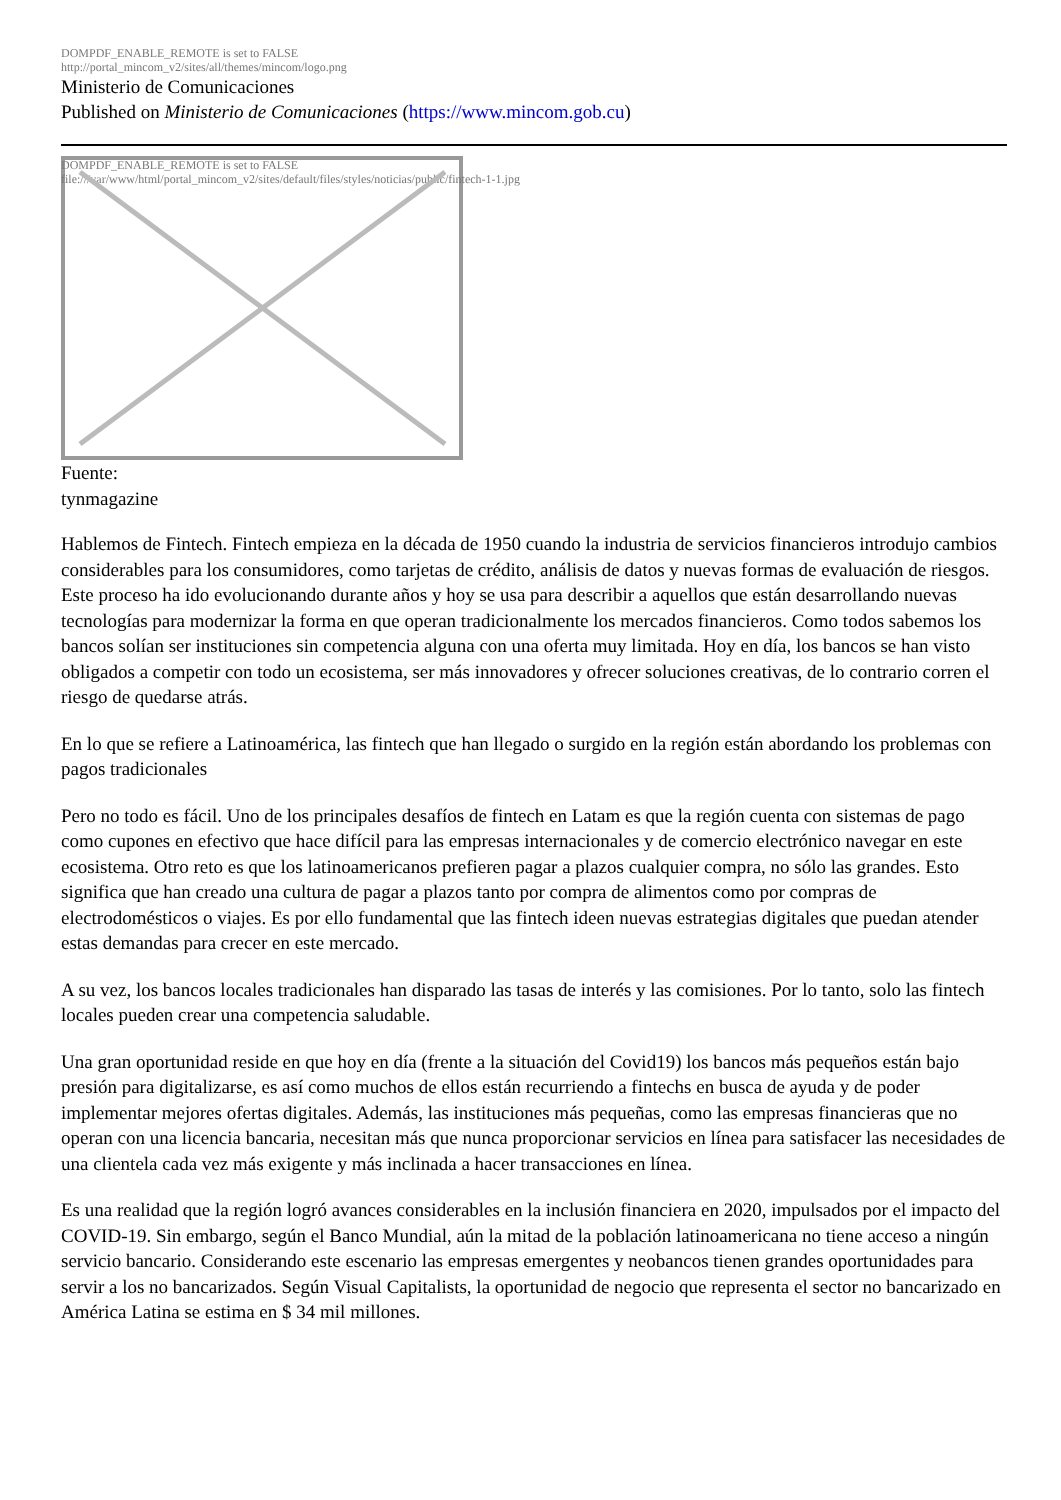DOMPDF_ENABLE_REMOTE is set to FALSE
http://portal_mincom_v2/sites/all/themes/mincom/logo.png
Ministerio de Comunicaciones
Published on Ministerio de Comunicaciones (https://www.mincom.gob.cu)
DOMPDF_ENABLE_REMOTE is set to FALSE
file:///var/www/html/portal_mincom_v2/sites/default/files/styles/noticias/public/fintech-1-1.jpg
Fuente:
tynmagazine
Hablemos de Fintech. Fintech empieza en la década de 1950 cuando la industria de servicios financieros introdujo cambios considerables para los consumidores, como tarjetas de crédito, análisis de datos y nuevas formas de evaluación de riesgos. Este proceso ha ido evolucionando durante años y hoy se usa para describir a aquellos que están desarrollando nuevas tecnologías para modernizar la forma en que operan tradicionalmente los mercados financieros. Como todos sabemos los bancos solían ser instituciones sin competencia alguna con una oferta muy limitada. Hoy en día, los bancos se han visto obligados a competir con todo un ecosistema, ser más innovadores y ofrecer soluciones creativas, de lo contrario corren el riesgo de quedarse atrás.
En lo que se refiere a Latinoamérica, las fintech que han llegado o surgido en la región están abordando los problemas con pagos tradicionales
Pero no todo es fácil. Uno de los principales desafíos de fintech en Latam es que la región cuenta con sistemas de pago como cupones en efectivo que hace difícil para las empresas internacionales y de comercio electrónico navegar en este ecosistema. Otro reto es que los latinoamericanos prefieren pagar a plazos cualquier compra, no sólo las grandes. Esto significa que han creado una cultura de pagar a plazos tanto por compra de alimentos como por compras de electrodomésticos o viajes. Es por ello fundamental que las fintech ideen nuevas estrategias digitales que puedan atender estas demandas para crecer en este mercado.
A su vez, los bancos locales tradicionales han disparado las tasas de interés y las comisiones. Por lo tanto, solo las fintech locales pueden crear una competencia saludable.
Una gran oportunidad reside en que hoy en día (frente a la situación del Covid19) los bancos más pequeños están bajo presión para digitalizarse, es así como muchos de ellos están recurriendo a fintechs en busca de ayuda y de poder implementar mejores ofertas digitales. Además, las instituciones más pequeñas, como las empresas financieras que no operan con una licencia bancaria, necesitan más que nunca proporcionar servicios en línea para satisfacer las necesidades de una clientela cada vez más exigente y más inclinada a hacer transacciones en línea.
Es una realidad que la región logró avances considerables en la inclusión financiera en 2020, impulsados por el impacto del COVID-19. Sin embargo, según el Banco Mundial, aún la mitad de la población latinoamericana no tiene acceso a ningún servicio bancario. Considerando este escenario las empresas emergentes y neobancos tienen grandes oportunidades para servir a los no bancarizados. Según Visual Capitalists, la oportunidad de negocio que representa el sector no bancarizado en América Latina se estima en $ 34 mil millones.